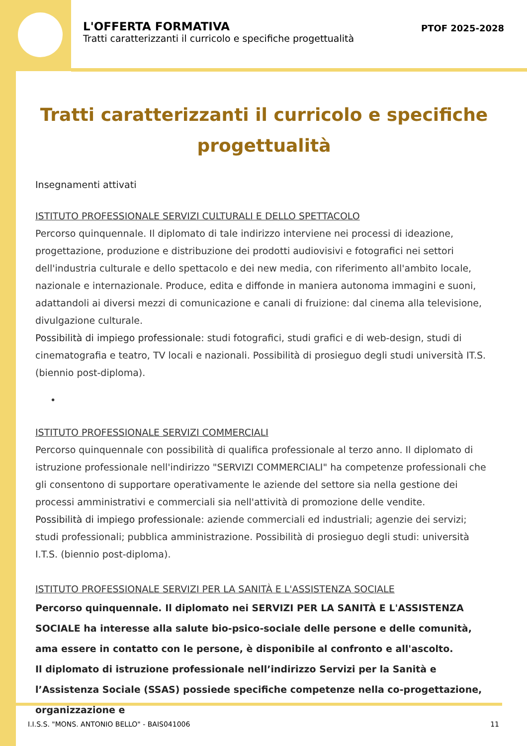L'OFFERTA FORMATIVA
Tratti caratterizzanti il curricolo e specifiche progettualità
PTOF 2025-2028
Tratti caratterizzanti il curricolo e specifiche progettualità
Insegnamenti attivati
ISTITUTO PROFESSIONALE SERVIZI CULTURALI E DELLO SPETTACOLO
Percorso quinquennale. Il diplomato di tale indirizzo interviene nei processi di ideazione, progettazione, produzione e distribuzione dei prodotti audiovisivi e fotografici nei settori dell'industria culturale e dello spettacolo e dei new media, con riferimento all'ambito locale, nazionale e internazionale. Produce, edita e diffonde in maniera autonoma immagini e suoni, adattandoli ai diversi mezzi di comunicazione e canali di fruizione: dal cinema alla televisione, divulgazione culturale.
Possibilità di impiego professionale: studi fotografici, studi grafici e di web-design, studi di cinematografia e teatro, TV locali e nazionali. Possibilità di prosieguo degli studi università IT.S. (biennio post-diploma).
•
ISTITUTO PROFESSIONALE SERVIZI COMMERCIALI
Percorso quinquennale con possibilità di qualifica professionale al terzo anno. Il diplomato di istruzione professionale nell'indirizzo "SERVIZI COMMERCIALI" ha competenze professionali che gli consentono di supportare operativamente le aziende del settore sia nella gestione dei processi amministrativi e commerciali sia nell'attività di promozione delle vendite.
Possibilità di impiego professionale: aziende commerciali ed industriali; agenzie dei servizi; studi professionali; pubblica amministrazione. Possibilità di prosieguo degli studi: università I.T.S. (biennio post-diploma).
ISTITUTO PROFESSIONALE SERVIZI PER LA SANITÀ E L'ASSISTENZA SOCIALE
Percorso quinquennale. Il diplomato nei SERVIZI PER LA SANITÀ E L'ASSISTENZA SOCIALE ha interesse alla salute bio-psico-sociale delle persone e delle comunità, ama essere in contatto con le persone, è disponibile al confronto e all'ascolto.
Il diplomato di istruzione professionale nell’indirizzo Servizi per la Sanità e l’Assistenza Sociale (SSAS) possiede specifiche competenze nella co-progettazione, organizzazione e
I.I.S.S. "MONS. ANTONIO BELLO" - BAIS041006 11